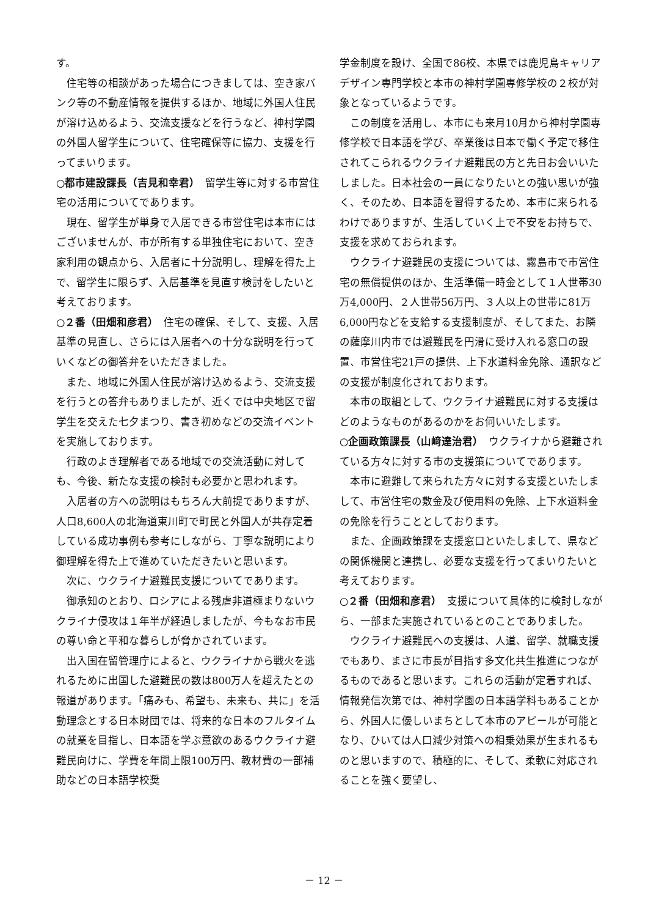す。
住宅等の相談があった場合につきましては、空き家バンク等の不動産情報を提供するほか、地域に外国人住民が溶け込めるよう、交流支援などを行うなど、神村学園の外国人留学生について、住宅確保等に協力、支援を行ってまいります。
○都市建設課長（吉見和幸君）　留学生等に対する市営住宅の活用についてであります。
現在、留学生が単身で入居できる市営住宅は本市にはございませんが、市が所有する単独住宅において、空き家利用の観点から、入居者に十分説明し、理解を得た上で、留学生に限らず、入居基準を見直す検討をしたいと考えております。
○２番（田畑和彦君）　住宅の確保、そして、支援、入居基準の見直し、さらには入居者への十分な説明を行っていくなどの御答弁をいただきました。
また、地域に外国人住民が溶け込めるよう、交流支援を行うとの答弁もありましたが、近くでは中央地区で留学生を交えた七夕まつり、書き初めなどの交流イベントを実施しております。
行政のよき理解者である地域での交流活動に対しても、今後、新たな支援の検討も必要かと思われます。
入居者の方への説明はもちろん大前提でありますが、人口8,600人の北海道東川町で町民と外国人が共存定着している成功事例も参考にしながら、丁寧な説明により御理解を得た上で進めていただきたいと思います。
次に、ウクライナ避難民支援についてであります。
御承知のとおり、ロシアによる残虐非道極まりないウクライナ侵攻は１年半が経過しましたが、今もなお市民の尊い命と平和な暮らしが脅かされています。
出入国在留管理庁によると、ウクライナから戦火を逃れるために出国した避難民の数は800万人を超えたとの報道があります。「痛みも、希望も、未来も、共に」を活動理念とする日本財団では、将来的な日本のフルタイムの就業を目指し、日本語を学ぶ意欲のあるウクライナ避難民向けに、学費を年間上限100万円、教材費の一部補助などの日本語学校奨
学金制度を設け、全国で86校、本県では鹿児島キャリアデザイン専門学校と本市の神村学園専修学校の２校が対象となっているようです。
この制度を活用し、本市にも来月10月から神村学園専修学校で日本語を学び、卒業後は日本で働く予定で移住されてこられるウクライナ避難民の方と先日お会いいたしました。日本社会の一員になりたいとの強い思いが強く、そのため、日本語を習得するため、本市に来られるわけでありますが、生活していく上で不安をお持ちで、支援を求めておられます。
ウクライナ避難民の支援については、霧島市で市営住宅の無償提供のほか、生活準備一時金として１人世帯30万4,000円、２人世帯56万円、３人以上の世帯に81万6,000円などを支給する支援制度が、そしてまた、お隣の薩摩川内市では避難民を円滑に受け入れる窓口の設置、市営住宅21戸の提供、上下水道料金免除、通訳などの支援が制度化されております。
本市の取組として、ウクライナ避難民に対する支援はどのようなものがあるのかをお伺いいたします。
○企画政策課長（山﨑達治君）　ウクライナから避難されている方々に対する市の支援策についてであります。
本市に避難して来られた方々に対する支援といたしまして、市営住宅の敷金及び使用料の免除、上下水道料金の免除を行うこととしております。
また、企画政策課を支援窓口といたしまして、県などの関係機関と連携し、必要な支援を行ってまいりたいと考えております。
○２番（田畑和彦君）　支援について具体的に検討しながら、一部また実施されているとのことでありました。
ウクライナ避難民への支援は、人道、留学、就職支援でもあり、まさに市長が目指す多文化共生推進につながるものであると思います。これらの活動が定着すれば、情報発信次第では、神村学園の日本語学科もあることから、外国人に優しいまちとして本市のアピールが可能となり、ひいては人口減少対策への相乗効果が生まれるものと思いますので、積極的に、そして、柔軟に対応されることを強く要望し、
－ 12 －